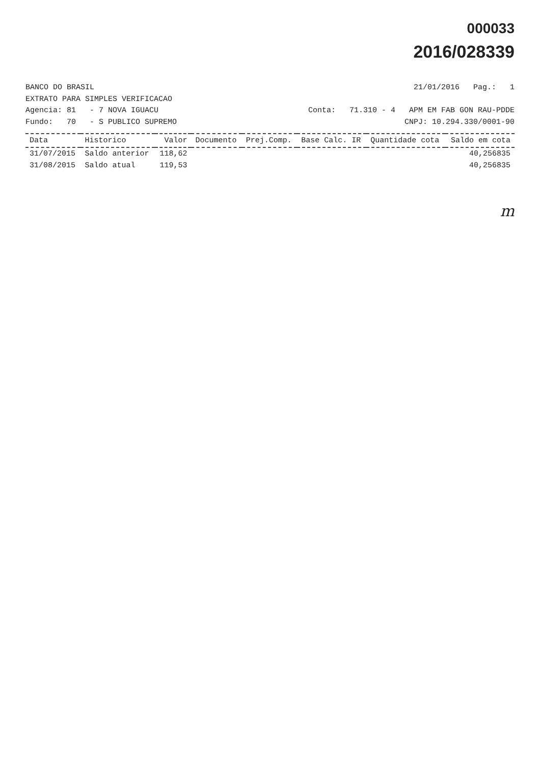000033
2016/028339
BANCO DO BRASIL 21/01/2016 Pag.: 1
EXTRATO PARA SIMPLES VERIFICACAO
Agencia: 81 - 7 NOVA IGUACU Conta: 71.310 - 4 APM EM FAB GON RAU-PDDE
Fundo: 70 - S PUBLICO SUPREMO CNPJ: 10.294.330/0001-90
| Data | Historico | Valor | Documento | Prej.Comp. | Base Calc. IR | Quantidade cota | Saldo em cota |
| --- | --- | --- | --- | --- | --- | --- | --- |
| 31/07/2015 | Saldo anterior | 118,62 | | | | | 40,256835 |
| 31/08/2015 | Saldo atual | 119,53 | | | | | 40,256835 |
m